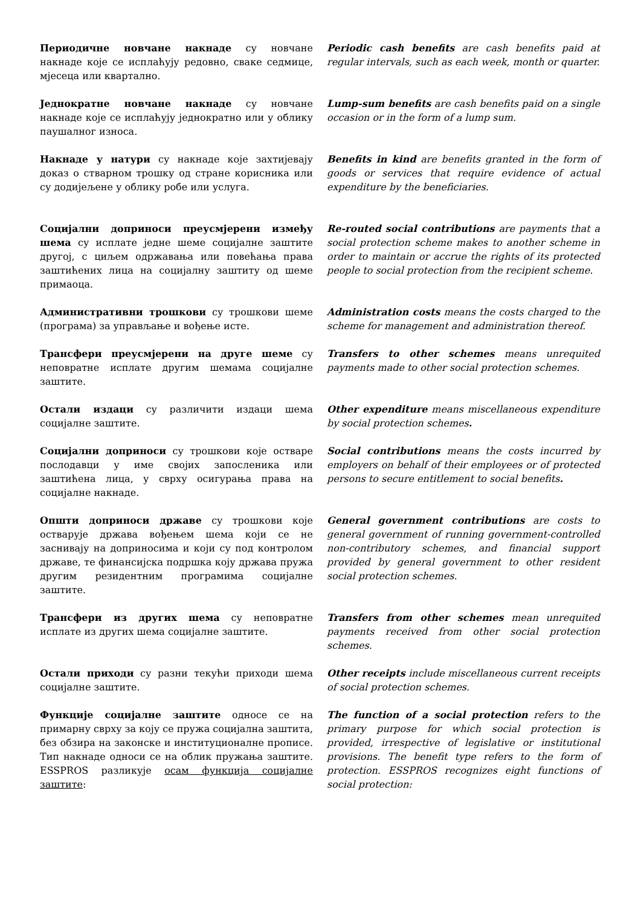Периодичне новчане накнаде су новчане накнаде које се исплаћују редовно, сваке седмице, мјесеца или квартално.
Periodic cash benefits are cash benefits paid at regular intervals, such as each week, month or quarter.
Једнократне новчане накнаде су новчане накнаде које се исплаћују једнократно или у облику паушалног износа.
Lump-sum benefits are cash benefits paid on a single occasion or in the form of a lump sum.
Накнаде у натури су накнаде које захтијевају доказ о стварном трошку од стране корисника или су додијељене у облику робе или услуга.
Benefits in kind are benefits granted in the form of goods or services that require evidence of actual expenditure by the beneficiaries.
Социјални доприноси преусмјерени између шема су исплате једне шеме социјалне заштите другој, с циљем одржавања или повећања права заштићених лица на социјалну заштиту од шеме примаоца.
Re-routed social contributions are payments that a social protection scheme makes to another scheme in order to maintain or accrue the rights of its protected people to social protection from the recipient scheme.
Административни трошкови су трошкови шеме (програма) за управљање и вођење исте.
Administration costs means the costs charged to the scheme for management and administration thereof.
Трансфери преусмјерени на друге шеме су неповратне исплате другим шемама социјалне заштите.
Transfers to other schemes means unrequited payments made to other social protection schemes.
Остали издаци су различити издаци шема социјалне заштите.
Other expenditure means miscellaneous expenditure by social protection schemes.
Социјални доприноси су трошкови које остваре послодавци у име својих запосленика или заштићена лица, у сврху осигурања права на социјалне накнаде.
Social contributions means the costs incurred by employers on behalf of their employees or of protected persons to secure entitlement to social benefits.
Општи доприноси државе су трошкови које остварује држава вођењем шема који се не заснивају на доприносима и који су под контролом државе, те финансијска подршка коју држава пружа другим резидентним програмима социјалне заштите.
General government contributions are costs to general government of running government-controlled non-contributory schemes, and financial support provided by general government to other resident social protection schemes.
Трансфери из других шема су неповратне исплате из других шема социјалне заштите.
Transfers from other schemes mean unrequited payments received from other social protection schemes.
Остали приходи су разни текући приходи шема социјалне заштите.
Other receipts include miscellaneous current receipts of social protection schemes.
Функције социјалне заштите односе се на примарну сврху за коју се пружа социјална заштита, без обзира на законске и институционалне прописе. Тип накнаде односи се на облик пружања заштите. ESSPROS разликује осам функција социјалне заштите:
The function of a social protection refers to the primary purpose for which social protection is provided, irrespective of legislative or institutional provisions. The benefit type refers to the form of protection. ESSPROS recognizes eight functions of social protection: